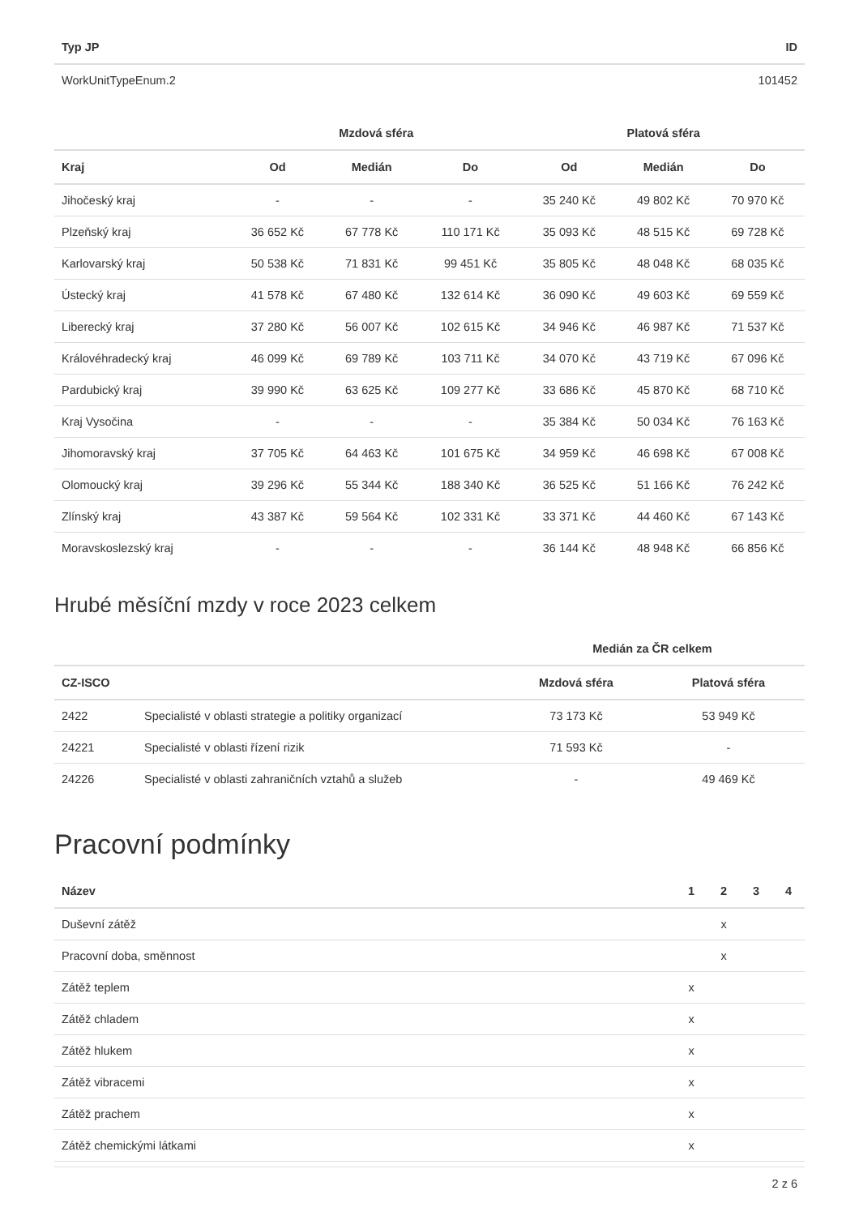| Typ JP | ID |
| --- | --- |
| WorkUnitTypeEnum.2 | 101452 |
| | Mzdová sféra | | | Platová sféra | | |
| --- | --- | --- | --- | --- | --- | --- |
| Kraj | Od | Medián | Do | Od | Medián | Do |
| Jihočeský kraj | - | - | - | 35 240 Kč | 49 802 Kč | 70 970 Kč |
| Plzeňský kraj | 36 652 Kč | 67 778 Kč | 110 171 Kč | 35 093 Kč | 48 515 Kč | 69 728 Kč |
| Karlovarský kraj | 50 538 Kč | 71 831 Kč | 99 451 Kč | 35 805 Kč | 48 048 Kč | 68 035 Kč |
| Ústecký kraj | 41 578 Kč | 67 480 Kč | 132 614 Kč | 36 090 Kč | 49 603 Kč | 69 559 Kč |
| Liberecký kraj | 37 280 Kč | 56 007 Kč | 102 615 Kč | 34 946 Kč | 46 987 Kč | 71 537 Kč |
| Královéhradecký kraj | 46 099 Kč | 69 789 Kč | 103 711 Kč | 34 070 Kč | 43 719 Kč | 67 096 Kč |
| Pardubický kraj | 39 990 Kč | 63 625 Kč | 109 277 Kč | 33 686 Kč | 45 870 Kč | 68 710 Kč |
| Kraj Vysočina | - | - | - | 35 384 Kč | 50 034 Kč | 76 163 Kč |
| Jihomoravský kraj | 37 705 Kč | 64 463 Kč | 101 675 Kč | 34 959 Kč | 46 698 Kč | 67 008 Kč |
| Olomoucký kraj | 39 296 Kč | 55 344 Kč | 188 340 Kč | 36 525 Kč | 51 166 Kč | 76 242 Kč |
| Zlínský kraj | 43 387 Kč | 59 564 Kč | 102 331 Kč | 33 371 Kč | 44 460 Kč | 67 143 Kč |
| Moravskoslezský kraj | - | - | - | 36 144 Kč | 48 948 Kč | 66 856 Kč |
Hrubé měsíční mzdy v roce 2023 celkem
| | | Medián za ČR celkem | |
| --- | --- | --- | --- |
| CZ-ISCO | | Mzdová sféra | Platová sféra |
| 2422 | Specialisté v oblasti strategie a politiky organizací | 73 173 Kč | 53 949 Kč |
| 24221 | Specialisté v oblasti řízení rizik | 71 593 Kč | - |
| 24226 | Specialisté v oblasti zahraničních vztahů a služeb | - | 49 469 Kč |
Pracovní podmínky
| Název | 1 | 2 | 3 | 4 |
| --- | --- | --- | --- | --- |
| Duševní zátěž | | x | | |
| Pracovní doba, směnnost | | x | | |
| Zátěž teplem | x | | | |
| Zátěž chladem | x | | | |
| Zátěž hlukem | x | | | |
| Zátěž vibracemi | x | | | |
| Zátěž prachem | x | | | |
| Zátěž chemickými látkami | x | | | |
2 z 6